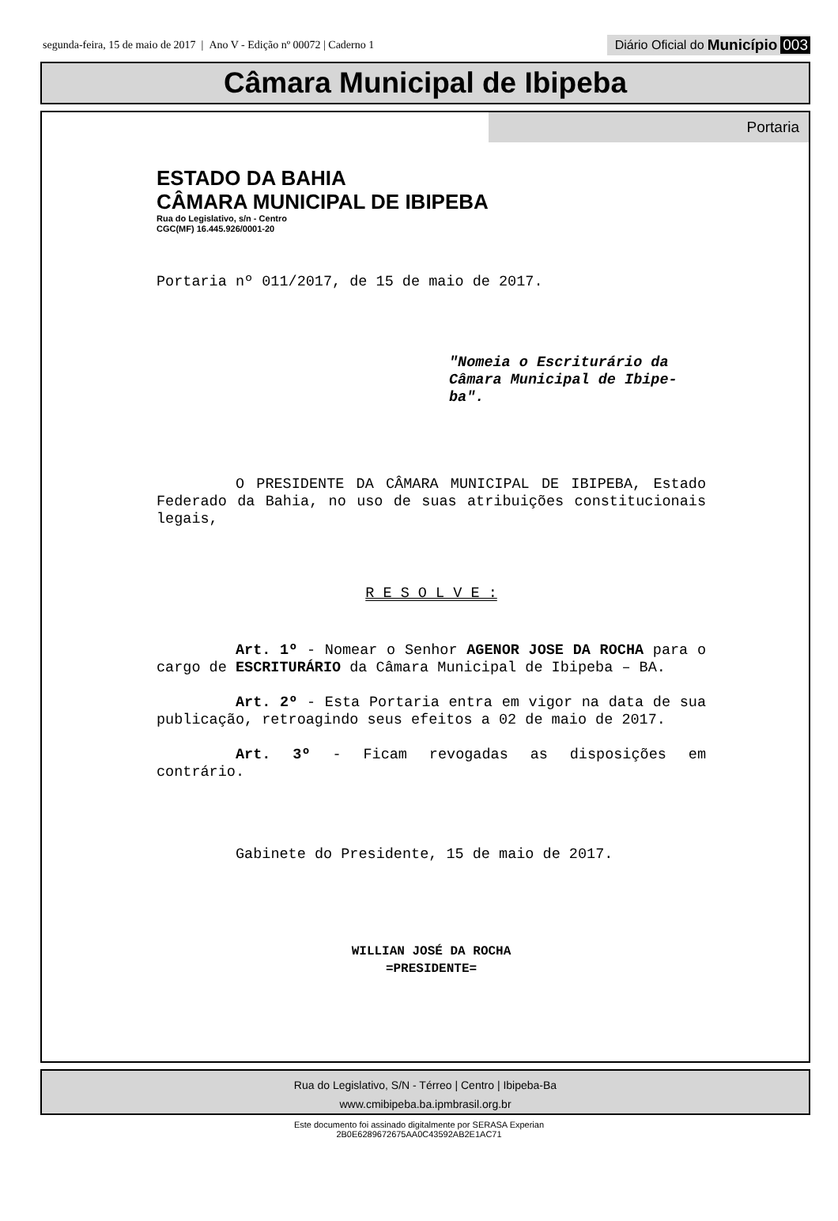segunda-feira, 15 de maio de 2017 | Ano V - Edição nº 00072 | Caderno 1
Diário Oficial do Município 003
Câmara Municipal de Ibipeba
Portaria
ESTADO DA BAHIA
CÂMARA MUNICIPAL DE IBIPEBA
Rua do Legislativo, s/n - Centro
CGC(MF) 16.445.926/0001-20
Portaria nº 011/2017, de 15 de maio de 2017.
"Nomeia o Escriturário da Câmara Municipal de Ibipe-ba".
O PRESIDENTE DA CÂMARA MUNICIPAL DE IBIPEBA, Estado Federado da Bahia, no uso de suas atribuições constitucionais legais,
R E S O L V E :
Art. 1º - Nomear o Senhor AGENOR JOSE DA ROCHA para o cargo de ESCRITURÁRIO da Câmara Municipal de Ibipeba – BA.
Art. 2º - Esta Portaria entra em vigor na data de sua publicação, retroagindo seus efeitos a 02 de maio de 2017.
Art. 3º - Ficam revogadas as disposições em contrário.
Gabinete do Presidente, 15 de maio de 2017.
WILLIAN JOSÉ DA ROCHA
=PRESIDENTE=
Rua do Legislativo, S/N - Térreo | Centro | Ibipeba-Ba
www.cmibipeba.ba.ipmbrasil.org.br
Este documento foi assinado digitalmente por SERASA Experian
2B0E6289672675AA0C43592AB2E1AC71